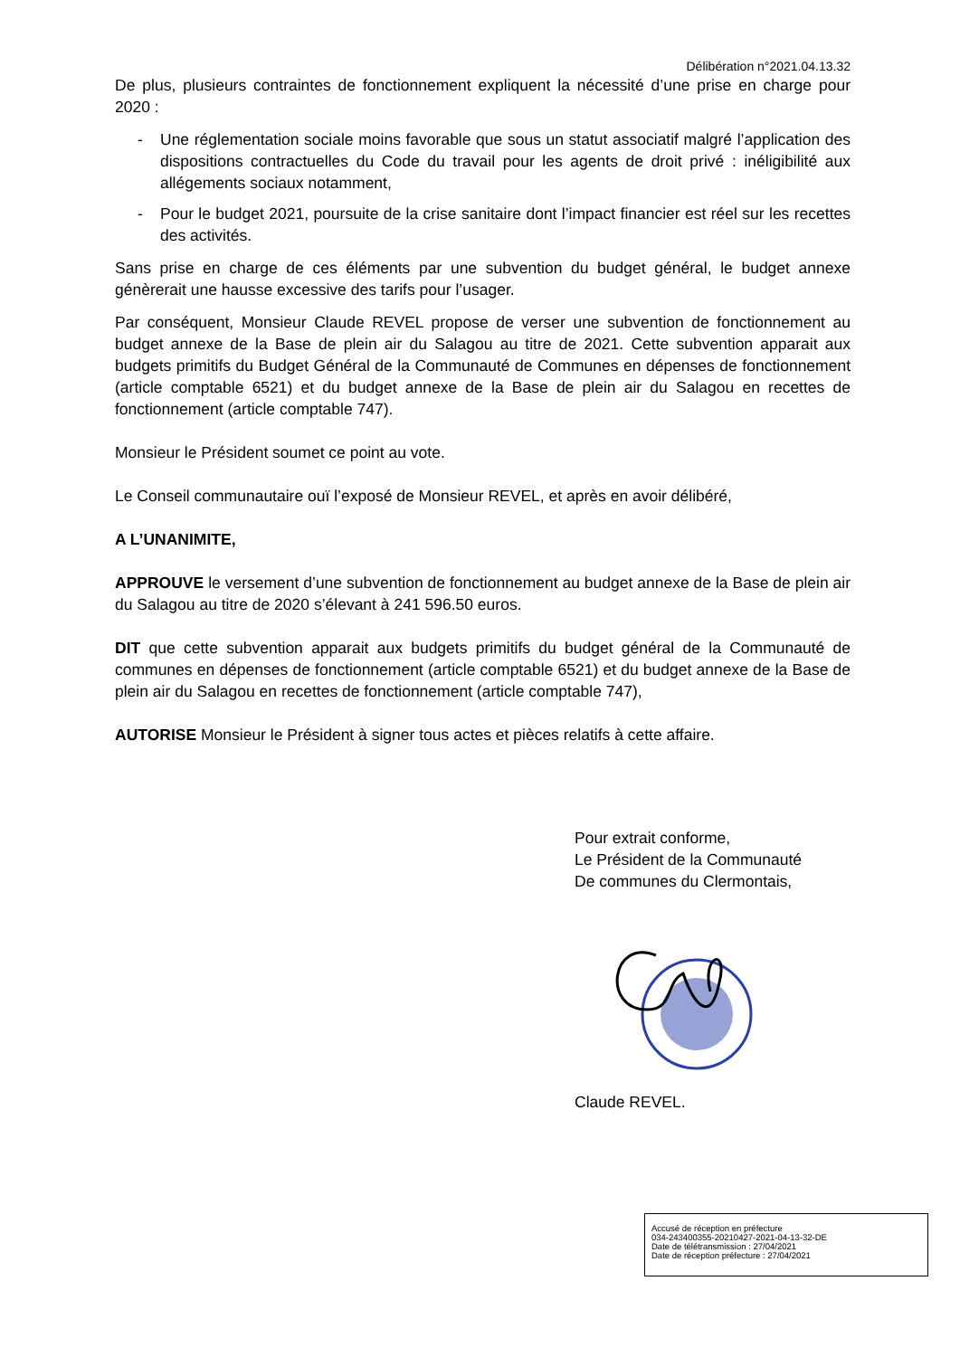Délibération n°2021.04.13.32
De plus, plusieurs contraintes de fonctionnement expliquent la nécessité d’une prise en charge pour 2020 :
- Une réglementation sociale moins favorable que sous un statut associatif malgré l’application des dispositions contractuelles du Code du travail pour les agents de droit privé : inéligibilité aux allégements sociaux notamment,
- Pour le budget 2021, poursuite de la crise sanitaire dont l’impact financier est réel sur les recettes des activités.
Sans prise en charge de ces éléments par une subvention du budget général, le budget annexe génèrerait une hausse excessive des tarifs pour l’usager.
Par conséquent, Monsieur Claude REVEL propose de verser une subvention de fonctionnement au budget annexe de la Base de plein air du Salagou au titre de 2021. Cette subvention apparait aux budgets primitifs du Budget Général de la Communauté de Communes en dépenses de fonctionnement (article comptable 6521) et du budget annexe de la Base de plein air du Salagou en recettes de fonctionnement (article comptable 747).
Monsieur le Président soumet ce point au vote.
Le Conseil communautaire ouï l’exposé de Monsieur REVEL, et après en avoir délibéré,
A L’UNANIMITE,
APPROUVE le versement d’une subvention de fonctionnement au budget annexe de la Base de plein air du Salagou au titre de 2020 s’élevant à 241 596.50 euros.
DIT que cette subvention apparait aux budgets primitifs du budget général de la Communauté de communes en dépenses de fonctionnement (article comptable 6521) et du budget annexe de la Base de plein air du Salagou en recettes de fonctionnement (article comptable 747),
AUTORISE Monsieur le Président à signer tous actes et pièces relatifs à cette affaire.
Pour extrait conforme,
Le Président de la Communauté
De communes du Clermontais,
Claude REVEL.
Accusé de réception en préfecture
034-243400355-20210427-2021-04-13-32-DE
Date de télétransmission : 27/04/2021
Date de réception préfecture : 27/04/2021